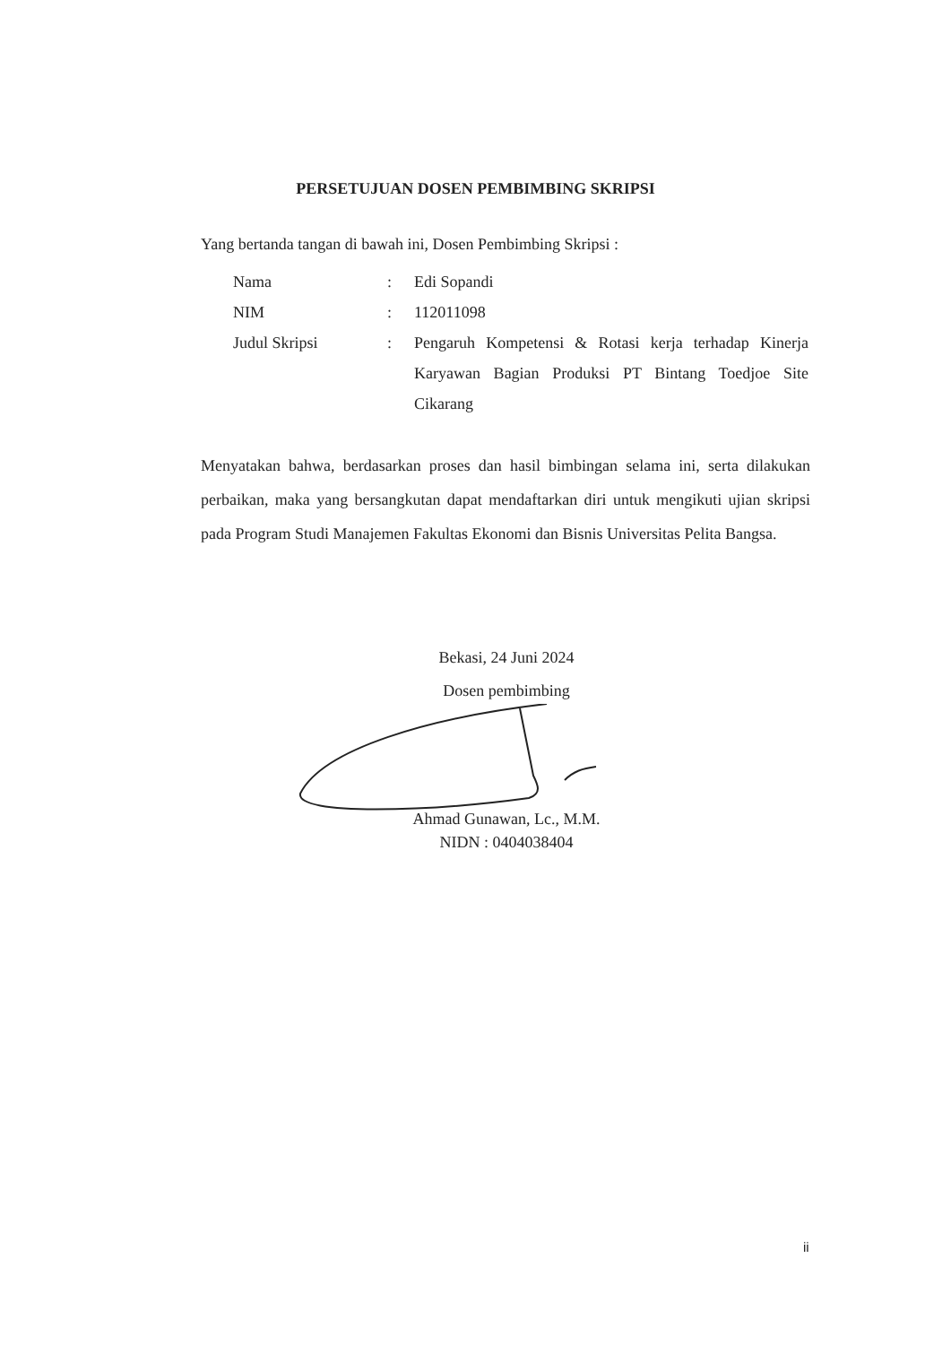PERSETUJUAN DOSEN PEMBIMBING SKRIPSI
Yang bertanda tangan di bawah ini, Dosen Pembimbing Skripsi :
| Nama | : | Edi Sopandi |
| NIM | : | 112011098 |
| Judul Skripsi | : | Pengaruh Kompetensi & Rotasi kerja terhadap Kinerja Karyawan Bagian Produksi PT Bintang Toedjoe Site Cikarang |
Menyatakan bahwa, berdasarkan proses dan hasil bimbingan selama ini, serta dilakukan perbaikan, maka yang bersangkutan dapat mendaftarkan diri untuk mengikuti ujian skripsi pada Program Studi Manajemen Fakultas Ekonomi dan Bisnis Universitas Pelita Bangsa.
Bekasi, 24 Juni 2024
Dosen pembimbing
Ahmad Gunawan, Lc., M.M.
NIDN : 0404038404
ii